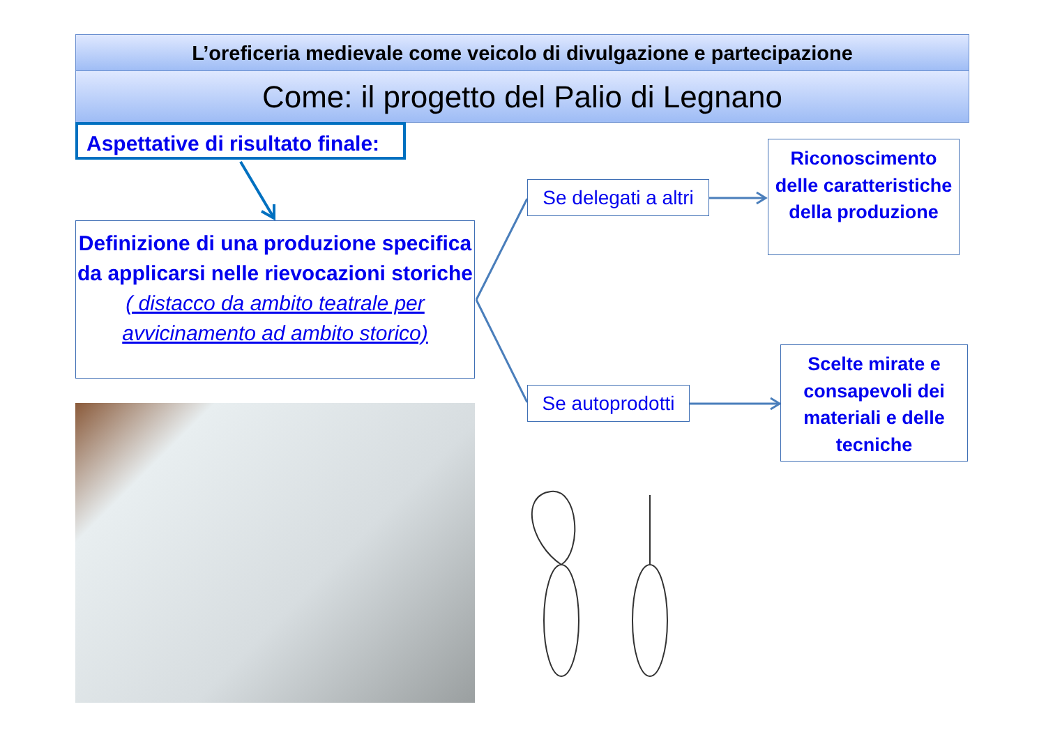L’oreficeria medievale come veicolo di divulgazione e partecipazione
Come: il progetto del Palio di Legnano
Aspettative di risultato finale:
Definizione di una produzione specifica da applicarsi nelle rievocazioni storiche
( distacco da ambito teatrale per avvicinamento ad ambito storico)
Se delegati a altri
Se autoprodotti
Riconoscimento delle caratteristiche della produzione
Scelte mirate e consapevoli dei materiali e delle tecniche